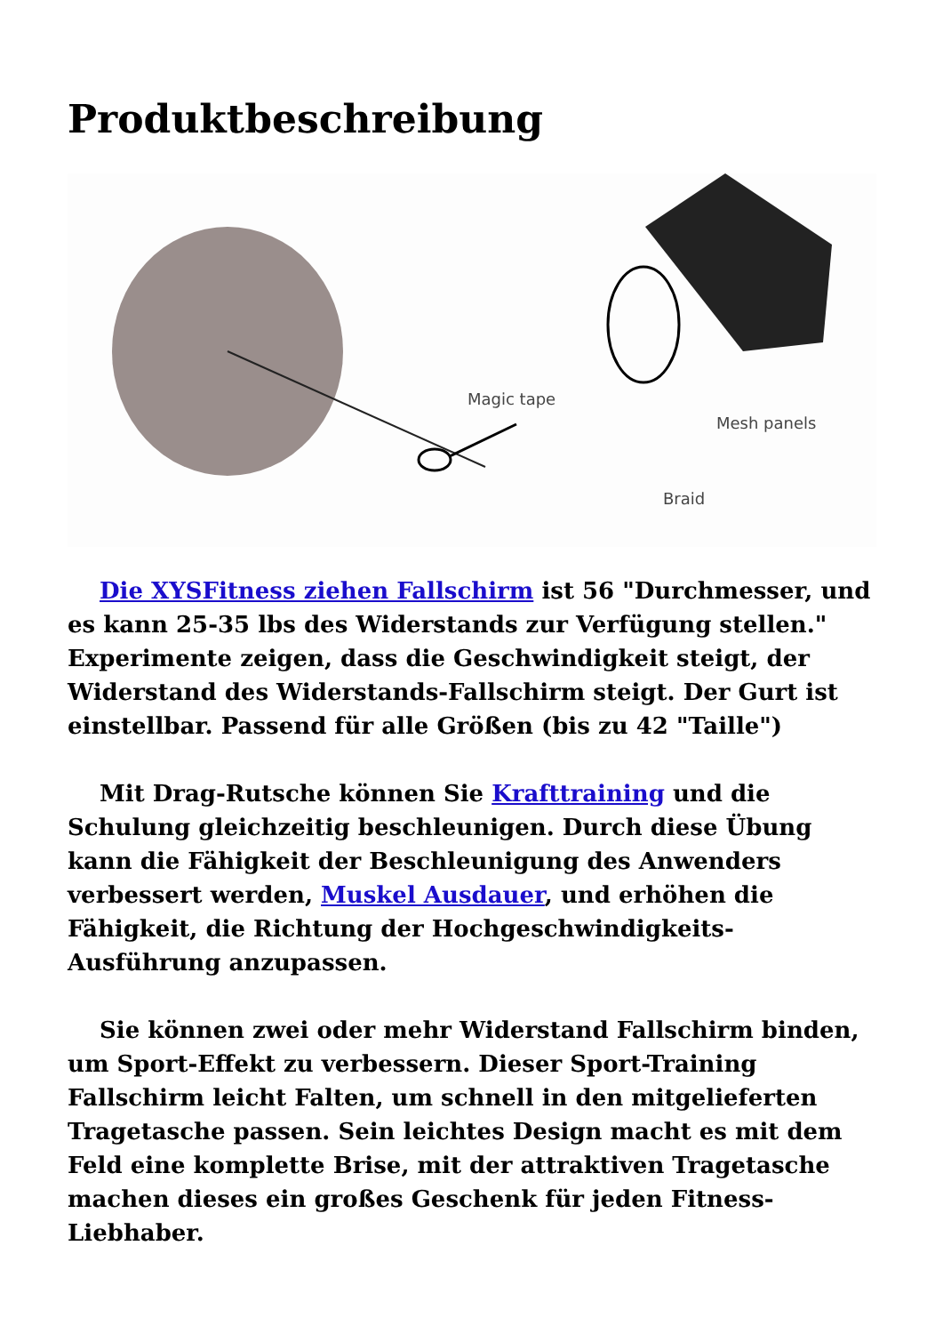Produktbeschreibung
Magic tape
Mesh panels
Braid
Die XYSFitness ziehen Fallschirm ist 56 "Durchmesser, und es kann 25-35 lbs des Widerstands zur Verfügung stellen." Experimente zeigen, dass die Geschwindigkeit steigt, der Widerstand des Widerstands-Fallschirm steigt. Der Gurt ist einstellbar. Passend für alle Größen (bis zu 42 "Taille")
Mit Drag-Rutsche können Sie Krafttraining und die Schulung gleichzeitig beschleunigen. Durch diese Übung kann die Fähigkeit der Beschleunigung des Anwenders verbessert werden, Muskel Ausdauer, und erhöhen die Fähigkeit, die Richtung der Hochgeschwindigkeits-Ausführung anzupassen.
Sie können zwei oder mehr Widerstand Fallschirm binden, um Sport-Effekt zu verbessern. Dieser Sport-Training Fallschirm leicht Falten, um schnell in den mitgelieferten Tragetasche passen. Sein leichtes Design macht es mit dem Feld eine komplette Brise, mit der attraktiven Tragetasche machen dieses ein großes Geschenk für jeden Fitness-Liebhaber.